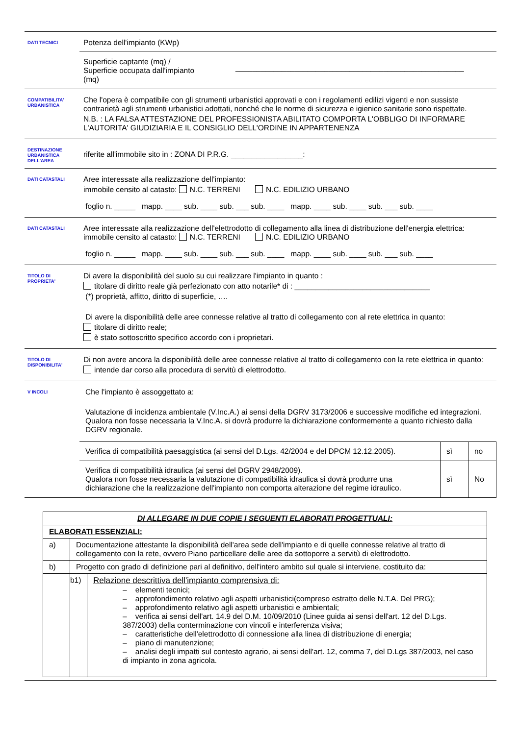DATI TECNICI
Potenza dell'impianto (KWp)
Superficie captante (mq) /
Superficie occupata dall'impianto
(mq)
______________________________________________________
COMPATIBILITA' URBANISTICA
Che l'opera è compatibile con gli strumenti urbanistici approvati e con i regolamenti edilizi vigenti e non sussiste contrarietà agli strumenti urbanistici adottati, nonché che le norme di sicurezza e igienico sanitarie sono rispettate.
N.B. : LA FALSA ATTESTAZIONE DEL PROFESSIONISTA ABILITATO COMPORTA L'OBBLIGO DI INFORMARE L'AUTORITA' GIUDIZIARIA E IL CONSIGLIO DELL'ORDINE IN APPARTENENZA
DESTINAZIONE URBANISTICA DELL'AREA
riferite all'immobile sito in : ZONA DI P.R.G. _________________:
DATI CATASTALI
Aree interessate alla realizzazione dell'impianto:
immobile censito al catasto: N.C. TERRENI N.C. EDILIZIO URBANO
foglio n. _____ mapp. ____ sub. ____ sub. ___ sub. ____ mapp. ____ sub. ____ sub. ___ sub. ____
DATI CATASTALI
Aree interessate alla realizzazione dell'elettrodotto di collegamento alla linea di distribuzione dell'energia elettrica: immobile censito al catasto: N.C. TERRENI N.C. EDILIZIO URBANO
foglio n. _____ mapp. ____ sub. ____ sub. ___ sub. ____ mapp. ____ sub. ____ sub. ___ sub. ____
TITOLO DI PROPRIETA'
Di avere la disponibilità del suolo su cui realizzare l'impianto in quanto :
titolare di diritto reale già perfezionato con atto notarile* di : ________________________________
(*) proprietà, affitto, diritto di superficie, ….
Di avere la disponibilità delle aree connesse relative al tratto di collegamento con al rete elettrica in quanto:
titolare di diritto reale;
è stato sottoscritto specifico accordo con i proprietari.
TITOLO DI DISPONIBILITA'
Di non avere ancora la disponibilità delle aree connesse relative al tratto di collegamento con la rete elettrica in quanto:
intende dar corso alla procedura di servitù di elettrodotto.
V INCOLI
Che l'impianto è assoggettato a:
Valutazione di incidenza ambientale (V.Inc.A.) ai sensi della DGRV 3173/2006 e successive modifiche ed integrazioni. Qualora non fosse necessaria la V.Inc.A. si dovrà produrre la dichiarazione conformemente a quanto richiesto dalla DGRV regionale.
| Verifica di compatibilità paesaggistica (ai sensi del D.Lgs. 42/2004 e del DPCM 12.12.2005). | sì | no |
| Verifica di compatibilità idraulica (ai sensi del DGRV 2948/2009). Qualora non fosse necessaria la valutazione di compatibilità idraulica si dovrà produrre una dichiarazione che la realizzazione dell'impianto non comporta alterazione del regime idraulico. | sì | No |
| DI ALLEGARE IN DUE COPIE I SEGUENTI ELABORATI PROGETTUALI: | | |
| ELABORATI ESSENZIALI: | | |
| a) | Documentazione attestante la disponibilità dell'area sede dell'impianto e di quelle connesse relative al tratto di collegamento con la rete, ovvero Piano particellare delle aree da sottoporre a servitù di elettrodotto. | |
| b) | Progetto con grado di definizione pari al definitivo, dell'intero ambito sul quale si interviene, costituito da: | |
| | b1) | Relazione descrittiva dell'impianto comprensiva di: – elementi tecnici; – approfondimento relativo agli aspetti urbanistici(compreso estratto delle N.T.A. Del PRG); – approfondimento relativo agli aspetti urbanistici e ambientali; – verifica ai sensi dell'art. 14.9 del D.M. 10/09/2010 (Linee guida ai sensi dell'art. 12 del D.Lgs. 387/2003) della conterminazione con vincoli e interferenza visiva; – caratteristiche dell'elettrodotto di connessione alla linea di distribuzione di energia; – piano di manutenzione; – analisi degli impatti sul contesto agrario, ai sensi dell'art. 12, comma 7, del D.Lgs 387/2003, nel caso di impianto in zona agricola. |